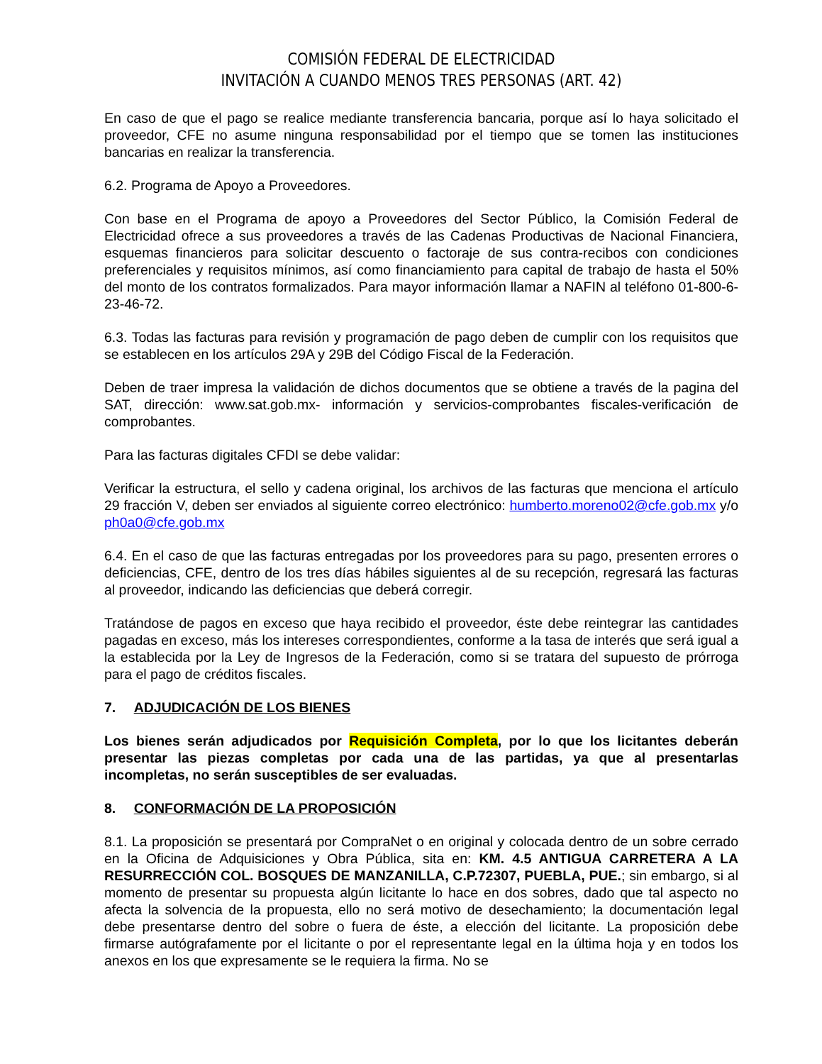COMISIÓN FEDERAL DE ELECTRICIDAD
INVITACIÓN A CUANDO MENOS TRES PERSONAS (ART. 42)
En caso de que el pago se realice mediante transferencia bancaria, porque así lo haya solicitado el proveedor, CFE no asume ninguna responsabilidad por el tiempo que se tomen las instituciones bancarias en realizar la transferencia.
6.2. Programa de Apoyo a Proveedores.
Con base en el Programa de apoyo a Proveedores del Sector Público, la Comisión Federal de Electricidad ofrece a sus proveedores a través de las Cadenas Productivas de Nacional Financiera, esquemas financieros para solicitar descuento o factoraje de sus contra-recibos con condiciones preferenciales y requisitos mínimos, así como financiamiento para capital de trabajo de hasta el 50% del monto de los contratos formalizados. Para mayor información llamar a NAFIN al teléfono 01-800-6-23-46-72.
6.3. Todas las facturas para revisión y programación de pago deben de cumplir con los requisitos que se establecen en los artículos 29A y 29B del Código Fiscal de la Federación.
Deben de traer impresa la validación de dichos documentos que se obtiene a través de la pagina del SAT, dirección: www.sat.gob.mx- información y servicios-comprobantes fiscales-verificación de comprobantes.
Para las facturas digitales CFDI se debe validar:
Verificar la estructura, el sello y cadena original, los archivos de las facturas que menciona el artículo 29 fracción V, deben ser enviados al siguiente correo electrónico: humberto.moreno02@cfe.gob.mx y/o ph0a0@cfe.gob.mx
6.4. En el caso de que las facturas entregadas por los proveedores para su pago, presenten errores o deficiencias, CFE, dentro de los tres días hábiles siguientes al de su recepción, regresará las facturas al proveedor, indicando las deficiencias que deberá corregir.
Tratándose de pagos en exceso que haya recibido el proveedor, éste debe reintegrar las cantidades pagadas en exceso, más los intereses correspondientes, conforme a la tasa de interés que será igual a la establecida por la Ley de Ingresos de la Federación, como si se tratara del supuesto de prórroga para el pago de créditos fiscales.
7. ADJUDICACIÓN DE LOS BIENES
Los bienes serán adjudicados por Requisición Completa, por lo que los licitantes deberán presentar las piezas completas por cada una de las partidas, ya que al presentarlas incompletas, no serán susceptibles de ser evaluadas.
8. CONFORMACIÓN DE LA PROPOSICIÓN
8.1. La proposición se presentará por CompraNet o en original y colocada dentro de un sobre cerrado en la Oficina de Adquisiciones y Obra Pública, sita en: KM. 4.5 ANTIGUA CARRETERA A LA RESURRECCIÓN COL. BOSQUES DE MANZANILLA, C.P.72307, PUEBLA, PUE.; sin embargo, si al momento de presentar su propuesta algún licitante lo hace en dos sobres, dado que tal aspecto no afecta la solvencia de la propuesta, ello no será motivo de desechamiento; la documentación legal debe presentarse dentro del sobre o fuera de éste, a elección del licitante. La proposición debe firmarse autógrafamente por el licitante o por el representante legal en la última hoja y en todos los anexos en los que expresamente se le requiera la firma. No se